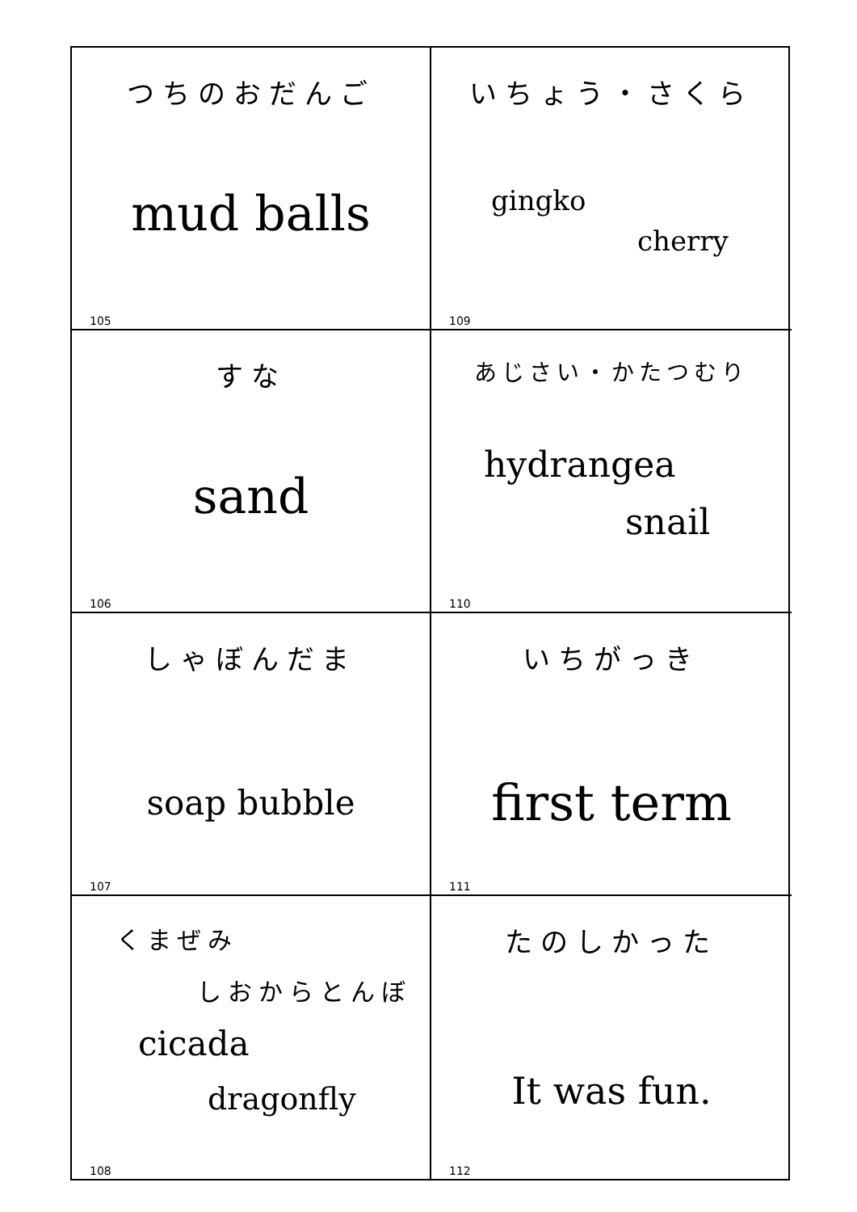つちのおだんご
mud balls
105
いちょう・さくら
gingko
cherry
109
すな
sand
106
あじさい・かたつむり
hydrangea
snail
110
しゃぼんだま
soap bubble
107
いちがっき
first term
111
くまぜみ
しおからとんぼ
cicada
dragonfly
108
たのしかった
It was fun.
112